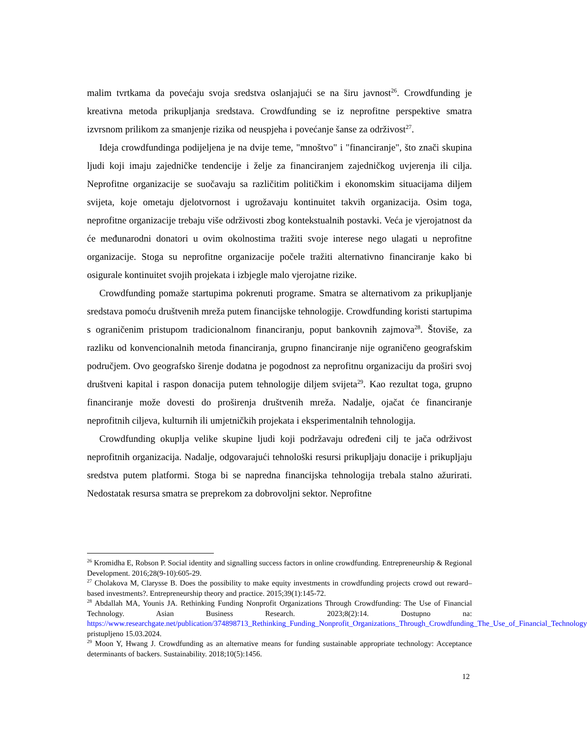malim tvrtkama da povećaju svoja sredstva oslanjajući se na širu javnost<sup>26</sup>. Crowdfunding je kreativna metoda prikupljanja sredstava. Crowdfunding se iz neprofitne perspektive smatra izvrsnom prilikom za smanjenje rizika od neuspjeha i povećanje šanse za održivost<sup>27</sup>.
Ideja crowdfundinga podijeljena je na dvije teme, "mnoštvo" i "financiranje", što znači skupina ljudi koji imaju zajedničke tendencije i želje za financiranjem zajedničkog uvjerenja ili cilja. Neprofitne organizacije se suočavaju sa različitim političkim i ekonomskim situacijama diljem svijeta, koje ometaju djelotvornost i ugrožavaju kontinuitet takvih organizacija. Osim toga, neprofitne organizacije trebaju više održivosti zbog kontekstualnih postavki. Veća je vjerojatnost da će međunarodni donatori u ovim okolnostima tražiti svoje interese nego ulagati u neprofitne organizacije. Stoga su neprofitne organizacije počele tražiti alternativno financiranje kako bi osigurale kontinuitet svojih projekata i izbjegle malo vjerojatne rizike.
Crowdfunding pomaže startupima pokrenuti programe. Smatra se alternativom za prikupljanje sredstava pomoću društvenih mreža putem financijske tehnologije. Crowdfunding koristi startupima s ograničenim pristupom tradicionalnom financiranju, poput bankovnih zajmova<sup>28</sup>. Štoviše, za razliku od konvencionalnih metoda financiranja, grupno financiranje nije ograničeno geografskim područjem. Ovo geografsko širenje dodatna je pogodnost za neprofitnu organizaciju da proširi svoj društveni kapital i raspon donacija putem tehnologije diljem svijeta<sup>29</sup>. Kao rezultat toga, grupno financiranje može dovesti do proširenja društvenih mreža. Nadalje, ojačat će financiranje neprofitnih ciljeva, kulturnih ili umjetničkih projekata i eksperimentalnih tehnologija.
Crowdfunding okuplja velike skupine ljudi koji podržavaju određeni cilj te jača održivost neprofitnih organizacija. Nadalje, odgovarajući tehnološki resursi prikupljaju donacije i prikupljaju sredstva putem platformi. Stoga bi se napredna financijska tehnologija trebala stalno ažurirati. Nedostatak resursa smatra se preprekom za dobrovoljni sektor. Neprofitne
<sup>26</sup> Kromidha E, Robson P. Social identity and signalling success factors in online crowdfunding. Entrepreneurship & Regional Development. 2016;28(9-10):605-29.
<sup>27</sup> Cholakova M, Clarysse B. Does the possibility to make equity investments in crowdfunding projects crowd out reward–based investments?. Entrepreneurship theory and practice. 2015;39(1):145-72.
<sup>28</sup> Abdallah MA, Younis JA. Rethinking Funding Nonprofit Organizations Through Crowdfunding: The Use of Financial Technology. Asian Business Research. 2023;8(2):14. Dostupno na: https://www.researchgate.net/publication/374898713_Rethinking_Funding_Nonprofit_Organizations_Through_Crowdfunding_The_Use_of_Financial_Technology pristupljeno 15.03.2024.
<sup>29</sup> Moon Y, Hwang J. Crowdfunding as an alternative means for funding sustainable appropriate technology: Acceptance determinants of backers. Sustainability. 2018;10(5):1456.
12